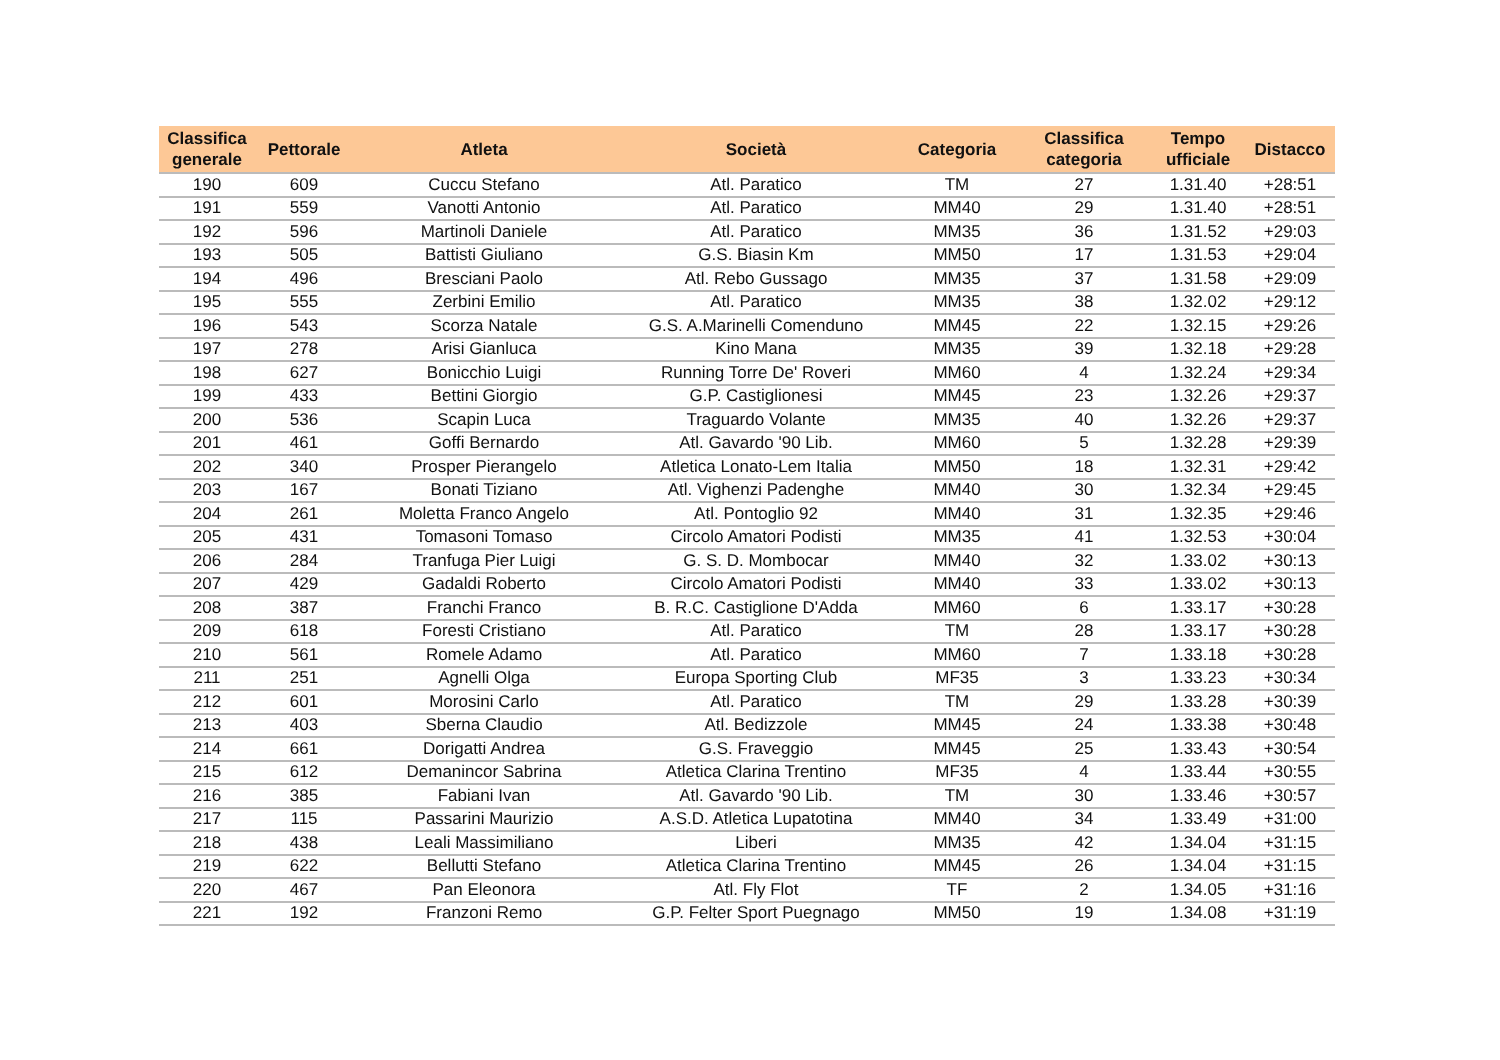| Classifica generale | Pettorale | Atleta | Società | Categoria | Classifica categoria | Tempo ufficiale | Distacco |
| --- | --- | --- | --- | --- | --- | --- | --- |
| 190 | 609 | Cuccu Stefano | Atl. Paratico | TM | 27 | 1.31.40 | +28:51 |
| 191 | 559 | Vanotti Antonio | Atl. Paratico | MM40 | 29 | 1.31.40 | +28:51 |
| 192 | 596 | Martinoli Daniele | Atl. Paratico | MM35 | 36 | 1.31.52 | +29:03 |
| 193 | 505 | Battisti Giuliano | G.S. Biasin Km | MM50 | 17 | 1.31.53 | +29:04 |
| 194 | 496 | Bresciani Paolo | Atl. Rebo Gussago | MM35 | 37 | 1.31.58 | +29:09 |
| 195 | 555 | Zerbini Emilio | Atl. Paratico | MM35 | 38 | 1.32.02 | +29:12 |
| 196 | 543 | Scorza Natale | G.S. A.Marinelli Comenduno | MM45 | 22 | 1.32.15 | +29:26 |
| 197 | 278 | Arisi Gianluca | Kino Mana | MM35 | 39 | 1.32.18 | +29:28 |
| 198 | 627 | Bonicchio Luigi | Running Torre De' Roveri | MM60 | 4 | 1.32.24 | +29:34 |
| 199 | 433 | Bettini Giorgio | G.P. Castiglionesi | MM45 | 23 | 1.32.26 | +29:37 |
| 200 | 536 | Scapin Luca | Traguardo Volante | MM35 | 40 | 1.32.26 | +29:37 |
| 201 | 461 | Goffi Bernardo | Atl. Gavardo '90 Lib. | MM60 | 5 | 1.32.28 | +29:39 |
| 202 | 340 | Prosper Pierangelo | Atletica Lonato-Lem Italia | MM50 | 18 | 1.32.31 | +29:42 |
| 203 | 167 | Bonati Tiziano | Atl. Vighenzi Padenghe | MM40 | 30 | 1.32.34 | +29:45 |
| 204 | 261 | Moletta Franco Angelo | Atl. Pontoglio 92 | MM40 | 31 | 1.32.35 | +29:46 |
| 205 | 431 | Tomasoni Tomaso | Circolo Amatori Podisti | MM35 | 41 | 1.32.53 | +30:04 |
| 206 | 284 | Tranfuga Pier Luigi | G. S. D. Mombocar | MM40 | 32 | 1.33.02 | +30:13 |
| 207 | 429 | Gadaldi Roberto | Circolo Amatori Podisti | MM40 | 33 | 1.33.02 | +30:13 |
| 208 | 387 | Franchi Franco | B. R.C. Castiglione D'Adda | MM60 | 6 | 1.33.17 | +30:28 |
| 209 | 618 | Foresti Cristiano | Atl. Paratico | TM | 28 | 1.33.17 | +30:28 |
| 210 | 561 | Romele Adamo | Atl. Paratico | MM60 | 7 | 1.33.18 | +30:28 |
| 211 | 251 | Agnelli Olga | Europa Sporting Club | MF35 | 3 | 1.33.23 | +30:34 |
| 212 | 601 | Morosini Carlo | Atl. Paratico | TM | 29 | 1.33.28 | +30:39 |
| 213 | 403 | Sberna Claudio | Atl. Bedizzole | MM45 | 24 | 1.33.38 | +30:48 |
| 214 | 661 | Dorigatti Andrea | G.S. Fraveggio | MM45 | 25 | 1.33.43 | +30:54 |
| 215 | 612 | Demanincor Sabrina | Atletica Clarina Trentino | MF35 | 4 | 1.33.44 | +30:55 |
| 216 | 385 | Fabiani Ivan | Atl. Gavardo '90 Lib. | TM | 30 | 1.33.46 | +30:57 |
| 217 | 115 | Passarini Maurizio | A.S.D. Atletica Lupatotina | MM40 | 34 | 1.33.49 | +31:00 |
| 218 | 438 | Leali Massimiliano | Liberi | MM35 | 42 | 1.34.04 | +31:15 |
| 219 | 622 | Bellutti Stefano | Atletica Clarina Trentino | MM45 | 26 | 1.34.04 | +31:15 |
| 220 | 467 | Pan Eleonora | Atl. Fly Flot | TF | 2 | 1.34.05 | +31:16 |
| 221 | 192 | Franzoni Remo | G.P. Felter Sport Puegnago | MM50 | 19 | 1.34.08 | +31:19 |